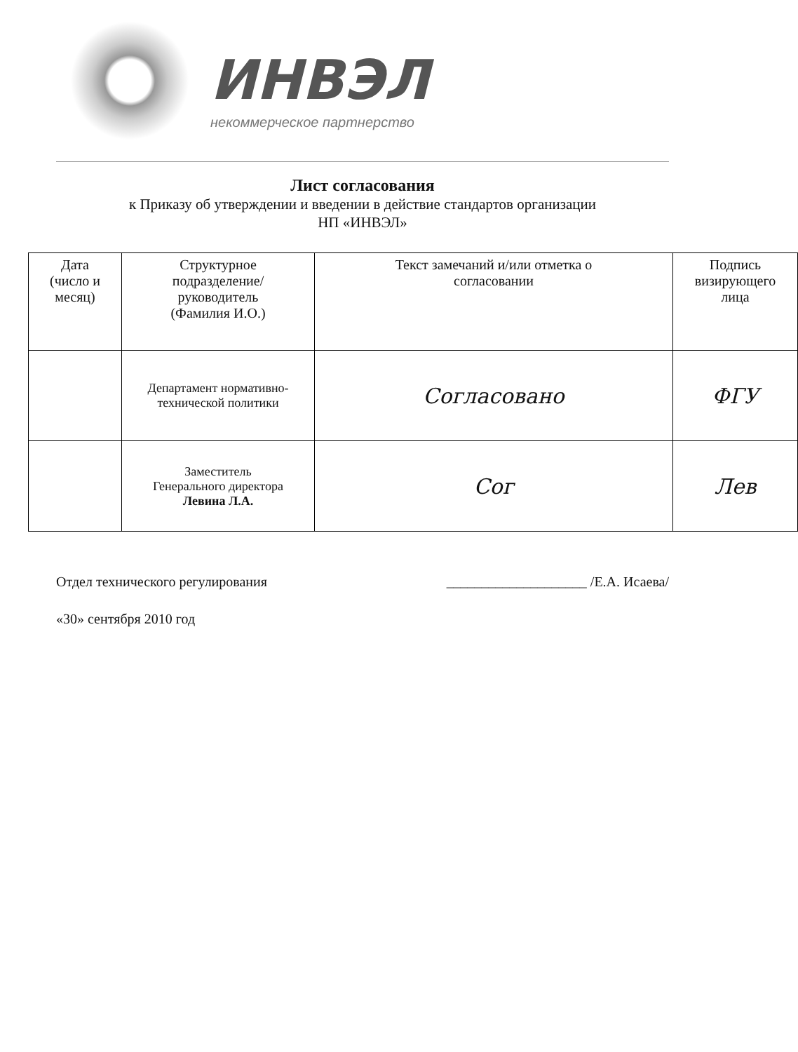ИНВЭЛ
некоммерческое партнерство
Лист согласования
к Приказу об утверждении и введении в действие стандартов организации
НП «ИНВЭЛ»
| Дата (число и месяц) | Структурное подразделение/ руководитель (Фамилия И.О.) | Текст замечаний и/или отметка о согласовании | Подпись визирующего лица |
| --- | --- | --- | --- |
| | Департамент нормативно- технической политики | Согласовано | ФГУ |
| | Заместитель Генерального директора Левина Л.А. | Сог | Лев |
Отдел технического регулирования ____________________ /Е.А. Исаева/
«30» сентября 2010 год